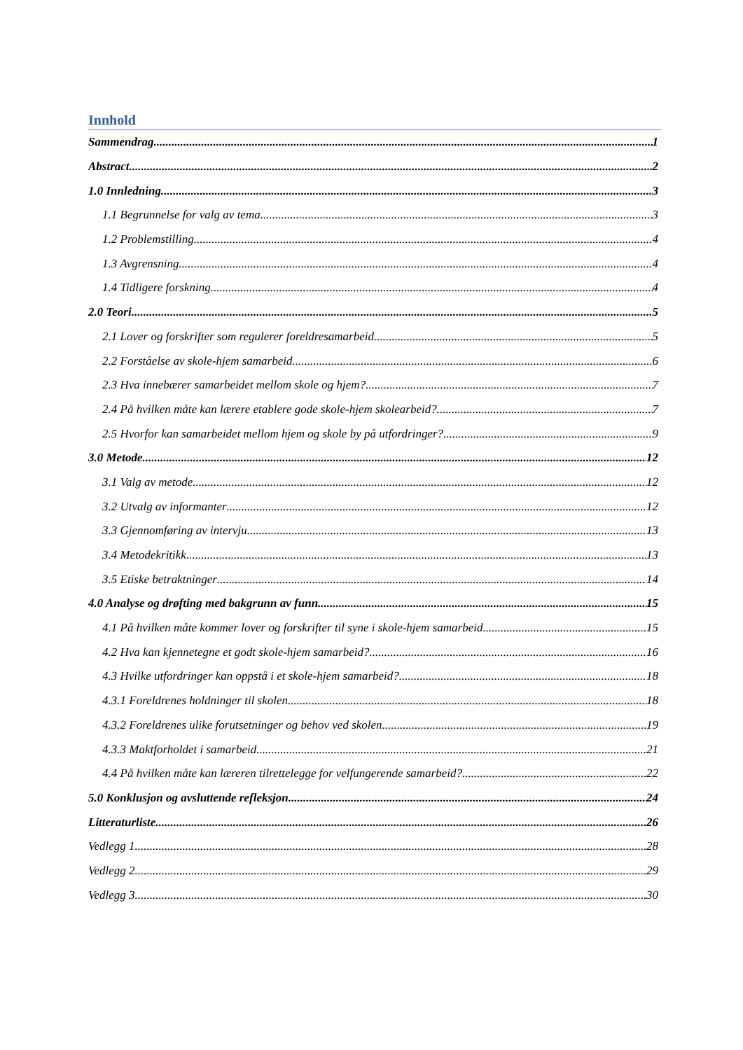Innhold
Sammendrag 1
Abstract 2
1.0 Innledning 3
1.1 Begrunnelse for valg av tema 3
1.2 Problemstilling 4
1.3 Avgrensning 4
1.4 Tidligere forskning 4
2.0 Teori 5
2.1 Lover og forskrifter som regulerer foreldresamarbeid 5
2.2 Forståelse av skole-hjem samarbeid 6
2.3 Hva innebærer samarbeidet mellom skole og hjem? 7
2.4 På hvilken måte kan lærere etablere gode skole-hjem skolearbeid? 7
2.5 Hvorfor kan samarbeidet mellom hjem og skole by på utfordringer? 9
3.0 Metode 12
3.1 Valg av metode 12
3.2 Utvalg av informanter 12
3.3 Gjennomføring av intervju 13
3.4 Metodekritikk 13
3.5 Etiske betraktninger 14
4.0 Analyse og drøfting med bakgrunn av funn 15
4.1 På hvilken måte kommer lover og forskrifter til syne i skole-hjem samarbeid 15
4.2 Hva kan kjennetegne et godt skole-hjem samarbeid? 16
4.3 Hvilke utfordringer kan oppstå i et skole-hjem samarbeid? 18
4.3.1 Foreldrenes holdninger til skolen 18
4.3.2 Foreldrenes ulike forutsetninger og behov ved skolen 19
4.3.3 Maktforholdet i samarbeid 21
4.4 På hvilken måte kan læreren tilrettelegge for velfungerende samarbeid? 22
5.0 Konklusjon og avsluttende refleksjon 24
Litteraturliste 26
Vedlegg 1 28
Vedlegg 2 29
Vedlegg 3 30